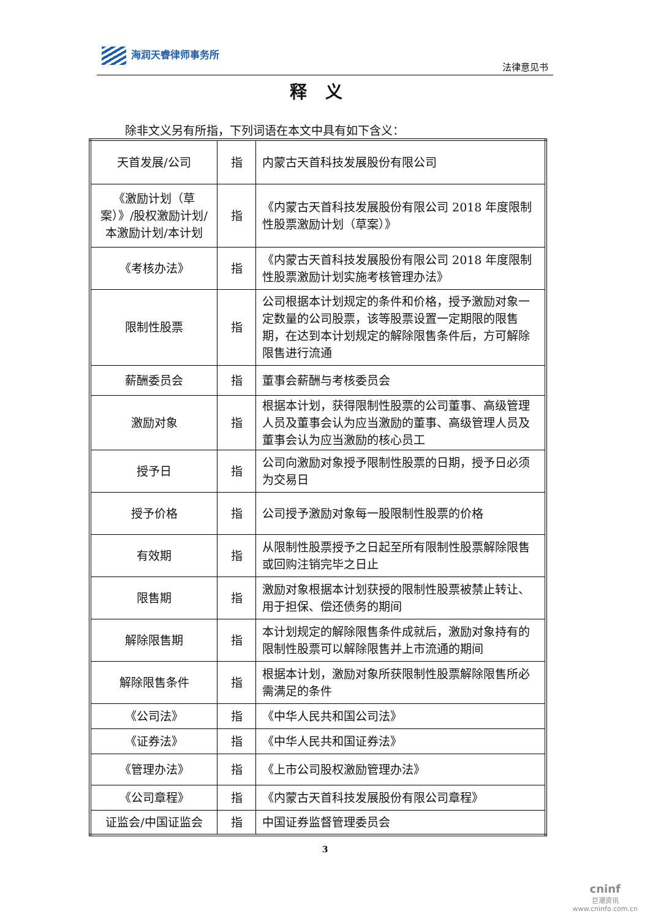海润天睿律师事务所
法律意见书
释义
除非文义另有所指，下列词语在本文中具有如下含义：
| 天首发展/公司 | 指 | 内蒙古天首科技发展股份有限公司 |
| 《激励计划（草案）》/股权激励计划/本激励计划/本计划 | 指 | 《内蒙古天首科技发展股份有限公司 2018 年度限制性股票激励计划（草案）》 |
| 《考核办法》 | 指 | 《内蒙古天首科技发展股份有限公司 2018 年度限制性股票激励计划实施考核管理办法》 |
| 限制性股票 | 指 | 公司根据本计划规定的条件和价格，授予激励对象一定数量的公司股票，该等股票设置一定期限的限售期，在达到本计划规定的解除限售条件后，方可解除限售进行流通 |
| 薪酬委员会 | 指 | 董事会薪酬与考核委员会 |
| 激励对象 | 指 | 根据本计划，获得限制性股票的公司董事、高级管理人员及董事会认为应当激励的董事、高级管理人员及董事会认为应当激励的核心员工 |
| 授予日 | 指 | 公司向激励对象授予限制性股票的日期，授予日必须为交易日 |
| 授予价格 | 指 | 公司授予激励对象每一股限制性股票的价格 |
| 有效期 | 指 | 从限制性股票授予之日起至所有限制性股票解除限售或回购注销完毕之日止 |
| 限售期 | 指 | 激励对象根据本计划获授的限制性股票被禁止转让、用于担保、偿还债务的期间 |
| 解除限售期 | 指 | 本计划规定的解除限售条件成就后，激励对象持有的限制性股票可以解除限售并上市流通的期间 |
| 解除限售条件 | 指 | 根据本计划，激励对象所获限制性股票解除限售所必需满足的条件 |
| 《公司法》 | 指 | 《中华人民共和国公司法》 |
| 《证券法》 | 指 | 《中华人民共和国证券法》 |
| 《管理办法》 | 指 | 《上市公司股权激励管理办法》 |
| 《公司章程》 | 指 | 《内蒙古天首科技发展股份有限公司章程》 |
| 证监会/中国证监会 | 指 | 中国证券监督管理委员会 |
3
cninf
巨潮资讯
www.cninfo.com.cn